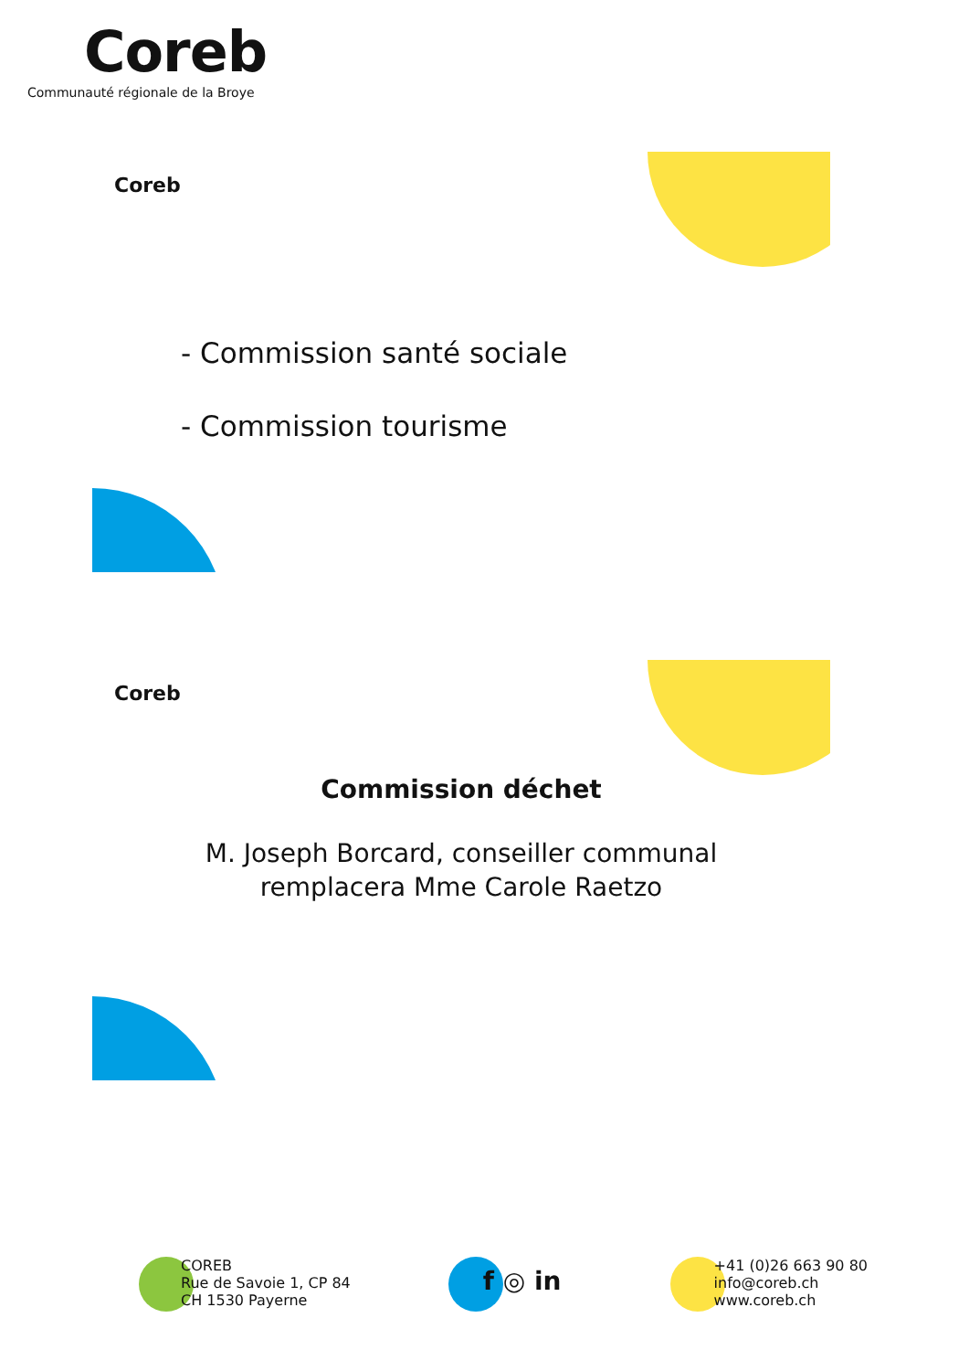Coreb
Communauté régionale de la Broye
Coreb
- Commission santé sociale
- Commission tourisme
Coreb
Commission déchet
M. Joseph Borcard, conseiller communal
remplacera Mme Carole Raetzo
COREB
Rue de Savoie 1, CP 84
CH 1530 Payerne
f ◎ in
+41 (0)26 663 90 80
info@coreb.ch
www.coreb.ch